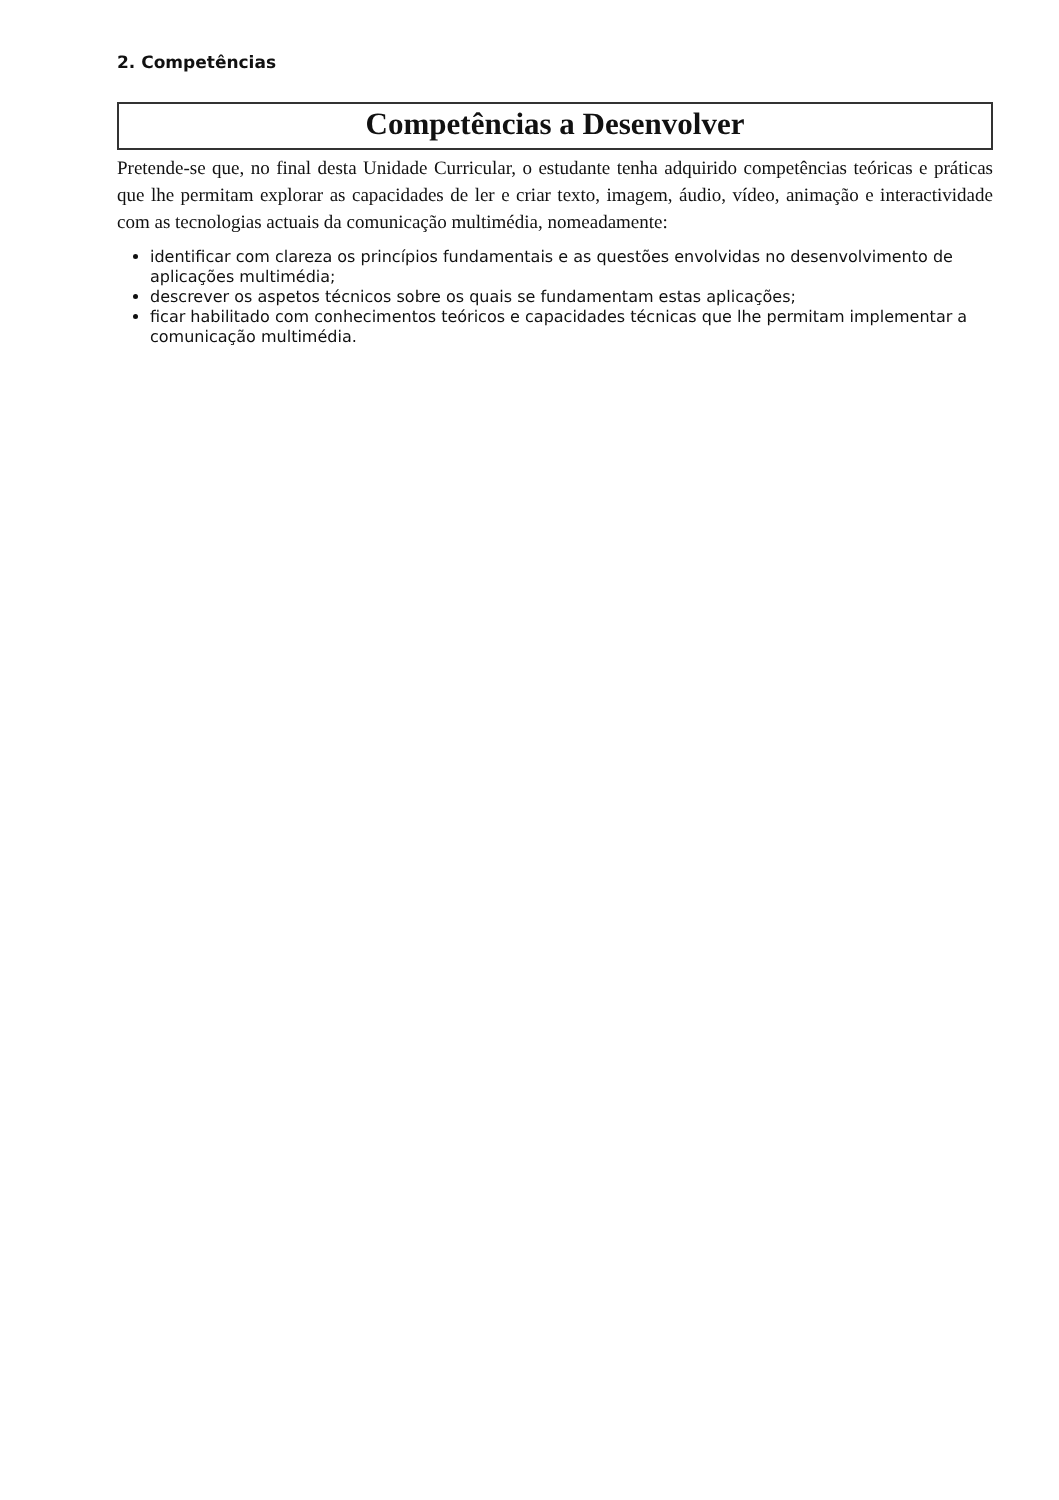2. Competências
Competências a Desenvolver
Pretende-se que, no final desta Unidade Curricular, o estudante tenha adquirido competências teóricas e práticas que lhe permitam explorar as capacidades de ler e criar texto, imagem, áudio, vídeo, animação e interactividade com as tecnologias actuais da comunicação multimédia, nomeadamente:
identificar com clareza os princípios fundamentais e as questões envolvidas no desenvolvimento de aplicações multimédia;
descrever os aspetos técnicos sobre os quais se fundamentam estas aplicações;
ficar habilitado com conhecimentos teóricos e capacidades técnicas que lhe permitam implementar a comunicação multimédia.